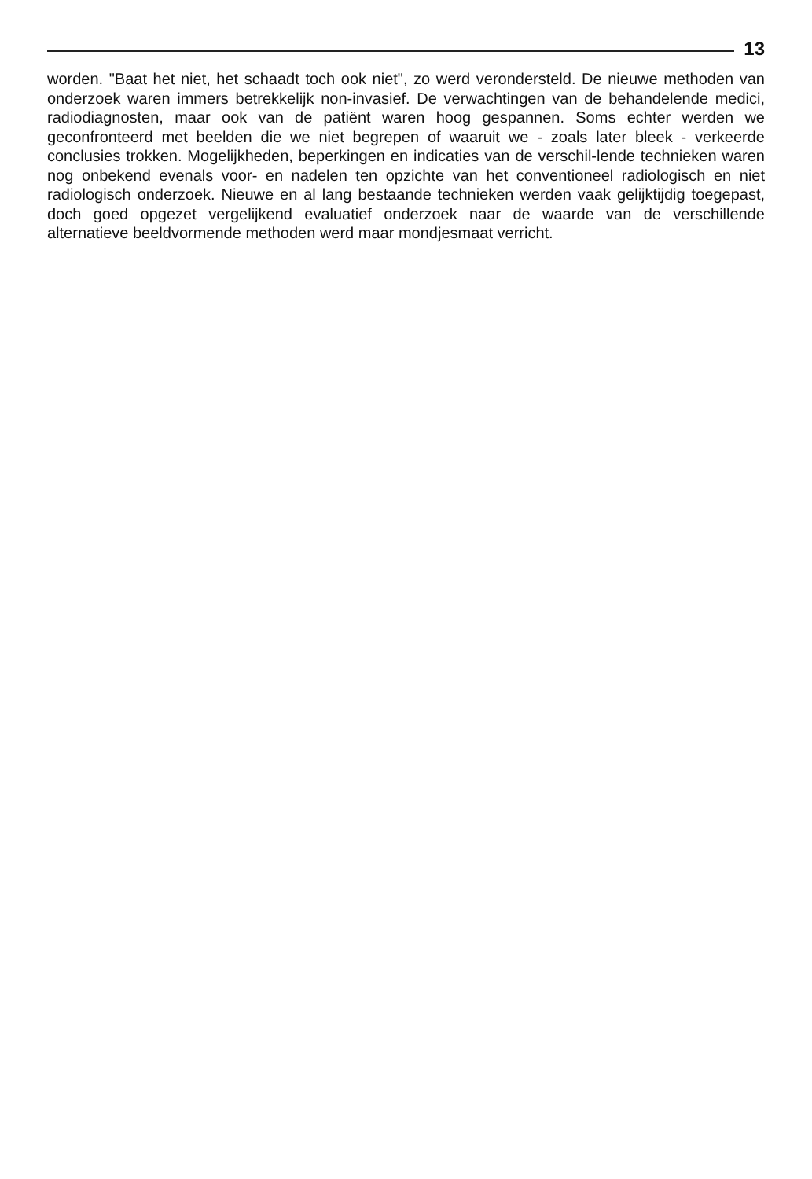13
worden. "Baat het niet, het schaadt toch ook niet", zo werd verondersteld. De nieuwe methoden van onderzoek waren immers betrekkelijk non-invasief. De verwachtingen van de behandelende medici, radiodiagnosten, maar ook van de patiënt waren hoog gespannen. Soms echter werden we geconfronteerd met beelden die we niet begrepen of waaruit we - zoals later bleek - verkeerde conclusies trokken. Mogelijkheden, beperkingen en indicaties van de verschil-lende technieken waren nog onbekend evenals voor- en nadelen ten opzichte van het conventioneel radiologisch en niet radiologisch onderzoek. Nieuwe en al lang bestaande technieken werden vaak gelijktijdig toegepast, doch goed opgezet vergelijkend evaluatief onderzoek naar de waarde van de verschillende alternatieve beeldvormende methoden werd maar mondjesmaat verricht.